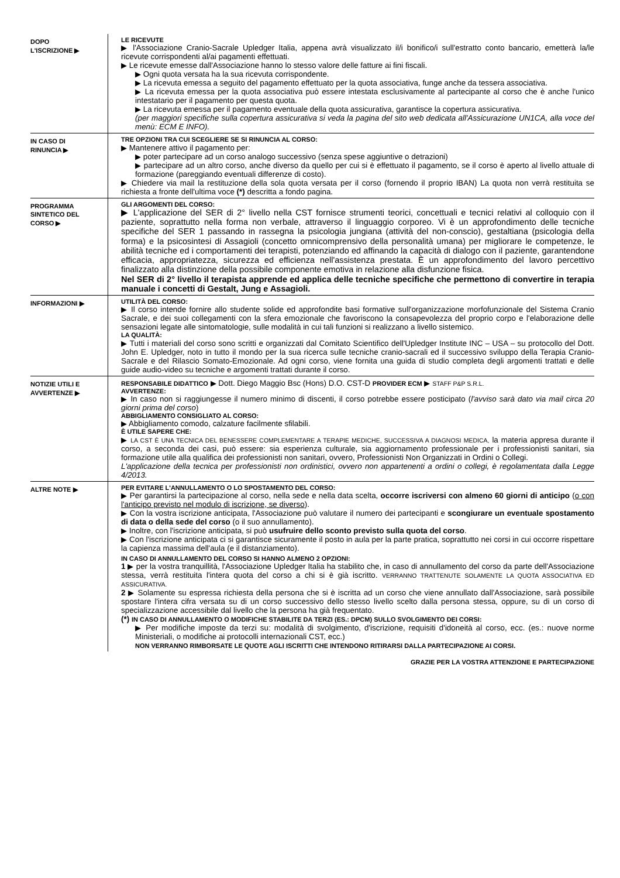DOPO
L'ISCRIZIONE ▶
LE RICEVUTE
▶ l'Associazione Cranio-Sacrale Upledger Italia, appena avrà visualizzato il/i bonifico/i sull'estratto conto bancario, emetterà la/le ricevute corrispondenti al/ai pagamenti effettuati.
▶ Le ricevute emesse dall'Associazione hanno lo stesso valore delle fatture ai fini fiscali.
▶ Ogni quota versata ha la sua ricevuta corrispondente.
▶ La ricevuta emessa a seguito del pagamento effettuato per la quota associativa, funge anche da tessera associativa.
▶ La ricevuta emessa per la quota associativa può essere intestata esclusivamente al partecipante al corso che è anche l'unico intestatario per il pagamento per questa quota.
▶ La ricevuta emessa per il pagamento eventuale della quota assicurativa, garantisce la copertura assicurativa.
(per maggiori specifiche sulla copertura assicurativa si veda la pagina del sito web dedicata all'Assicurazione UN1CA, alla voce del menù: ECM E INFO).
IN CASO DI
RINUNCIA ▶
TRE OPZIONI TRA CUI SCEGLIERE SE SI RINUNCIA AL CORSO:
▶ Mantenere attivo il pagamento per:
▶ poter partecipare ad un corso analogo successivo (senza spese aggiuntive o detrazioni)
▶ partecipare ad un altro corso, anche diverso da quello per cui si è effettuato il pagamento, se il corso è aperto al livello attuale di formazione (pareggiando eventuali differenze di costo).
▶ Chiedere via mail la restituzione della sola quota versata per il corso (fornendo il proprio IBAN) La quota non verrà restituita se richiesta a fronte dell'ultima voce (*) descritta a fondo pagina.
PROGRAMMA
SINTETICO DEL
CORSO ▶
GLI ARGOMENTI DEL CORSO:
▶ L'applicazione del SER di 2° livello nella CST fornisce strumenti teorici, concettuali e tecnici relativi al colloquio con il paziente, soprattutto nella forma non verbale, attraverso il linguaggio corporeo. Vi è un approfondimento delle tecniche specifiche del SER 1 passando in rassegna la psicologia jungiana (attività del non-conscio), gestaltiana (psicologia della forma) e la psicosintesi di Assagioli (concetto omnicomprensivo della personalità umana) per migliorare le competenze, le abilità tecniche ed i comportamenti dei terapisti, potenziando ed affinando la capacità di dialogo con il paziente, garantendone efficacia, appropriatezza, sicurezza ed efficienza nell'assistenza prestata. È un approfondimento del lavoro percettivo finalizzato alla distinzione della possibile componente emotiva in relazione alla disfunzione fisica.
Nel SER di 2° livello il terapista apprende ed applica delle tecniche specifiche che permettono di convertire in terapia manuale i concetti di Gestalt, Jung e Assagioli.
INFORMAZIONI ▶
UTILITÀ DEL CORSO:
▶ Il corso intende fornire allo studente solide ed approfondite basi formative sull'organizzazione morfofunzionale del Sistema Cranio Sacrale, e dei suoi collegamenti con la sfera emozionale che favoriscono la consapevolezza del proprio corpo e l'elaborazione delle sensazioni legate alle sintomatologie, sulle modalità in cui tali funzioni si realizzano a livello sistemico.
LA QUALITÀ:
▶ Tutti i materiali del corso sono scritti e organizzati dal Comitato Scientifico dell'Upledger Institute INC – USA – su protocollo del Dott. John E. Upledger, noto in tutto il mondo per la sua ricerca sulle tecniche cranio-sacrali ed il successivo sviluppo della Terapia Cranio-Sacrale e del Rilascio Somato-Emozionale. Ad ogni corso, viene fornita una guida di studio completa degli argomenti trattati e delle guide audio-video su tecniche e argomenti trattati durante il corso.
NOTIZIE UTILI E
AVVERTENZE ▶
RESPONSABILE DIDATTICO ▶ Dott. Diego Maggio Bsc (Hons) D.O. CST-D PROVIDER ECM ▶ STAFF P&P S.R.L.
AVVERTENZE:
▶ In caso non si raggiungesse il numero minimo di discenti, il corso potrebbe essere posticipato (l'avviso sarà dato via mail circa 20 giorni prima del corso)
ABBIGLIAMENTO CONSIGLIATO AL CORSO:
▶ Abbigliamento comodo, calzature facilmente sfilabili.
È UTILE SAPERE CHE:
▶ LA CST È UNA TECNICA DEL BENESSERE COMPLEMENTARE A TERAPIE MEDICHE, SUCCESSIVA A DIAGNOSI MEDICA, la materia appresa durante il corso, a seconda dei casi, può essere: sia esperienza culturale, sia aggiornamento professionale per i professionisti sanitari, sia formazione utile alla qualifica dei professionisti non sanitari, ovvero, Professionisti Non Organizzati in Ordini o Collegi.
L'applicazione della tecnica per professionisti non ordinistici, ovvero non appartenenti a ordini o collegi, è regolamentata dalla Legge 4/2013.
ALTRE NOTE ▶
PER EVITARE L'ANNULLAMENTO O LO SPOSTAMENTO DEL CORSO:
▶ Per garantirsi la partecipazione al corso, nella sede e nella data scelta, occorre iscriversi con almeno 60 giorni di anticipo (o con l'anticipo previsto nel modulo di iscrizione, se diverso).
▶ Con la vostra iscrizione anticipata, l'Associazione può valutare il numero dei partecipanti e scongiurare un eventuale spostamento di data o della sede del corso (o il suo annullamento).
▶ Inoltre, con l'iscrizione anticipata, si può usufruire dello sconto previsto sulla quota del corso.
▶ Con l'iscrizione anticipata ci si garantisce sicuramente il posto in aula per la parte pratica, soprattutto nei corsi in cui occorre rispettare la capienza massima dell'aula (e il distanziamento).
IN CASO DI ANNULLAMENTO DEL CORSO SI HANNO ALMENO 2 OPZIONI:
1 ▶ per la vostra tranquillità, l'Associazione Upledger Italia ha stabilito che, in caso di annullamento del corso da parte dell'Associazione stessa, verrà restituita l'intera quota del corso a chi si è già iscritto. VERRANNO TRATTENUTE SOLAMENTE LA QUOTA ASSOCIATIVA ED ASSICURATIVA.
2 ▶ Solamente su espressa richiesta della persona che si è iscritta ad un corso che viene annullato dall'Associazione, sarà possibile spostare l'intera cifra versata su di un corso successivo dello stesso livello scelto dalla persona stessa, oppure, su di un corso di specializzazione accessibile dal livello che la persona ha già frequentato.
(*) IN CASO DI ANNULLAMENTO O MODIFICHE STABILITE DA TERZI (ES.: DPCM) SULLO SVOLGIMENTO DEI CORSI:
▶ Per modifiche imposte da terzi su: modalità di svolgimento, d'iscrizione, requisiti d'idoneità al corso, ecc. (es.: nuove norme Ministeriali, o modifiche ai protocolli internazionali CST, ecc.)
NON VERRANNO RIMBORSATE LE QUOTE AGLI ISCRITTI CHE INTENDONO RITIRARSI DALLA PARTECIPAZIONE AI CORSI.
GRAZIE PER LA VOSTRA ATTENZIONE E PARTECIPAZIONE